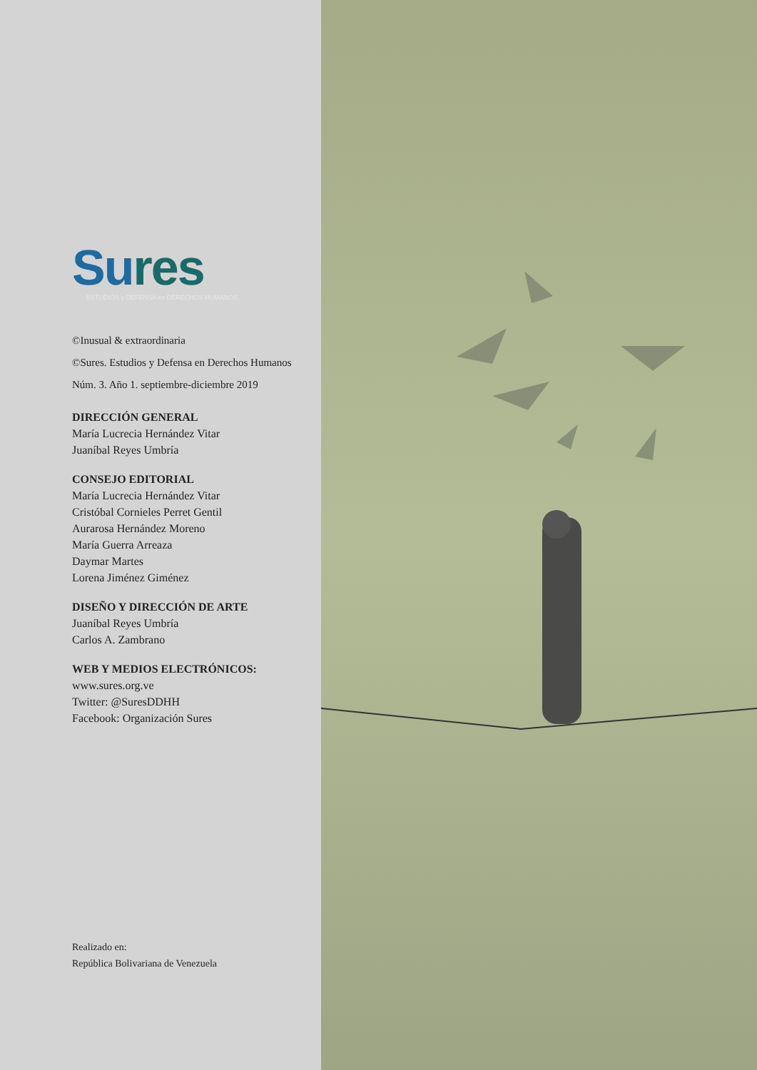Su res
ESTUDIOS y DEFENSA en DERECHOS HUMANOS
©Inusual & extraordinaria
©Sures. Estudios y Defensa en Derechos Humanos
Núm. 3. Año 1. septiembre-diciembre 2019
DIRECCIÓN GENERAL
María Lucrecia Hernández Vitar
Juaníbal Reyes Umbría
CONSEJO EDITORIAL
María Lucrecia Hernández Vitar
Cristóbal Cornieles Perret Gentil
Aurarosa Hernández Moreno
María Guerra Arreaza
Daymar Martes
Lorena Jiménez Giménez
DISEÑO Y DIRECCIÓN DE ARTE
Juaníbal Reyes Umbría
Carlos A. Zambrano
WEB Y MEDIOS ELECTRÓNICOS:
www.sures.org.ve
Twitter: @SuresDDHH
Facebook: Organización Sures
Realizado en:
República Bolivariana de Venezuela